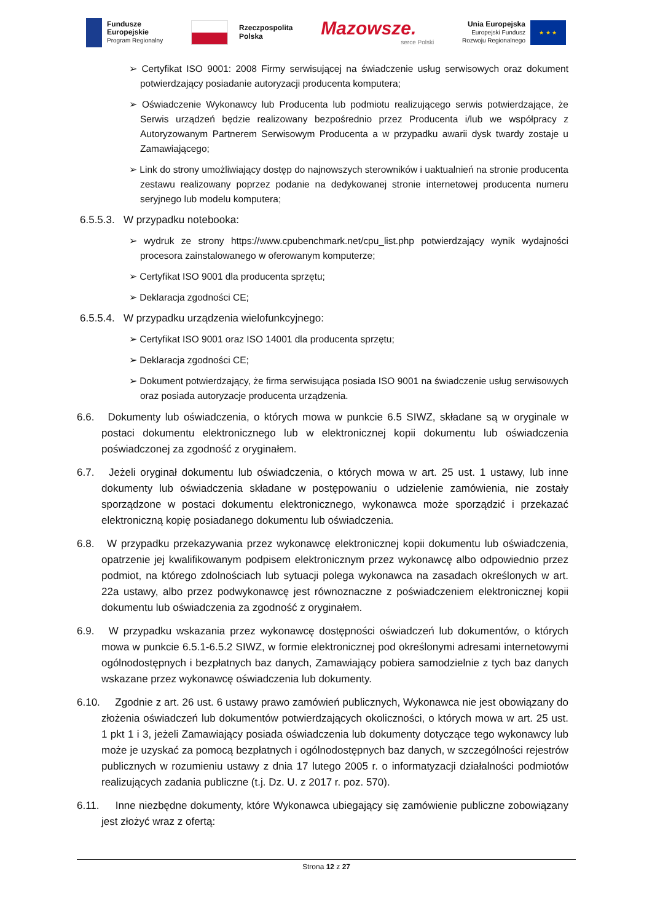Fundusze
Europejskie
Program Regionalny
Rzeczpospolita
Polska
Mazowsze.
serce Polski
Unia Europejska
Europejski Fundusz
Rozwoju Regionalnego ★ ★ ★
➢ Certyfikat ISO 9001: 2008 Firmy serwisującej na świadczenie usług serwisowych oraz dokument potwierdzający posiadanie autoryzacji producenta komputera;
➢ Oświadczenie Wykonawcy lub Producenta lub podmiotu realizującego serwis potwierdzające, że Serwis urządzeń będzie realizowany bezpośrednio przez Producenta i/lub we współpracy z Autoryzowanym Partnerem Serwisowym Producenta a w przypadku awarii dysk twardy zostaje u Zamawiającego;
➢ Link do strony umożliwiający dostęp do najnowszych sterowników i uaktualnień na stronie producenta zestawu realizowany poprzez podanie na dedykowanej stronie internetowej producenta numeru seryjnego lub modelu komputera;
6.5.5.3. W przypadku notebooka:
➢ wydruk ze strony https://www.cpubenchmark.net/cpu_list.php potwierdzający wynik wydajności procesora zainstalowanego w oferowanym komputerze;
➢ Certyfikat ISO 9001 dla producenta sprzętu;
➢ Deklaracja zgodności CE;
6.5.5.4. W przypadku urządzenia wielofunkcyjnego:
➢ Certyfikat ISO 9001 oraz ISO 14001 dla producenta sprzętu;
➢ Deklaracja zgodności CE;
➢ Dokument potwierdzający, że firma serwisująca posiada ISO 9001 na świadczenie usług serwisowych oraz posiada autoryzacje producenta urządzenia.
6.6. Dokumenty lub oświadczenia, o których mowa w punkcie 6.5 SIWZ, składane są w oryginale w postaci dokumentu elektronicznego lub w elektronicznej kopii dokumentu lub oświadczenia poświadczonej za zgodność z oryginałem.
6.7. Jeżeli oryginał dokumentu lub oświadczenia, o których mowa w art. 25 ust. 1 ustawy, lub inne dokumenty lub oświadczenia składane w postępowaniu o udzielenie zamówienia, nie zostały sporządzone w postaci dokumentu elektronicznego, wykonawca może sporządzić i przekazać elektroniczną kopię posiadanego dokumentu lub oświadczenia.
6.8. W przypadku przekazywania przez wykonawcę elektronicznej kopii dokumentu lub oświadczenia, opatrzenie jej kwalifikowanym podpisem elektronicznym przez wykonawcę albo odpowiednio przez podmiot, na którego zdolnościach lub sytuacji polega wykonawca na zasadach określonych w art. 22a ustawy, albo przez podwykonawcę jest równoznaczne z poświadczeniem elektronicznej kopii dokumentu lub oświadczenia za zgodność z oryginałem.
6.9. W przypadku wskazania przez wykonawcę dostępności oświadczeń lub dokumentów, o których mowa w punkcie 6.5.1-6.5.2 SIWZ, w formie elektronicznej pod określonymi adresami internetowymi ogólnodostępnych i bezpłatnych baz danych, Zamawiający pobiera samodzielnie z tych baz danych wskazane przez wykonawcę oświadczenia lub dokumenty.
6.10. Zgodnie z art. 26 ust. 6 ustawy prawo zamówień publicznych, Wykonawca nie jest obowiązany do złożenia oświadczeń lub dokumentów potwierdzających okoliczności, o których mowa w art. 25 ust. 1 pkt 1 i 3, jeżeli Zamawiający posiada oświadczenia lub dokumenty dotyczące tego wykonawcy lub może je uzyskać za pomocą bezpłatnych i ogólnodostępnych baz danych, w szczególności rejestrów publicznych w rozumieniu ustawy z dnia 17 lutego 2005 r. o informatyzacji działalności podmiotów realizujących zadania publiczne (t.j. Dz. U. z 2017 r. poz. 570).
6.11. Inne niezbędne dokumenty, które Wykonawca ubiegający się zamówienie publiczne zobowiązany jest złożyć wraz z ofertą:
Strona 12 z 27